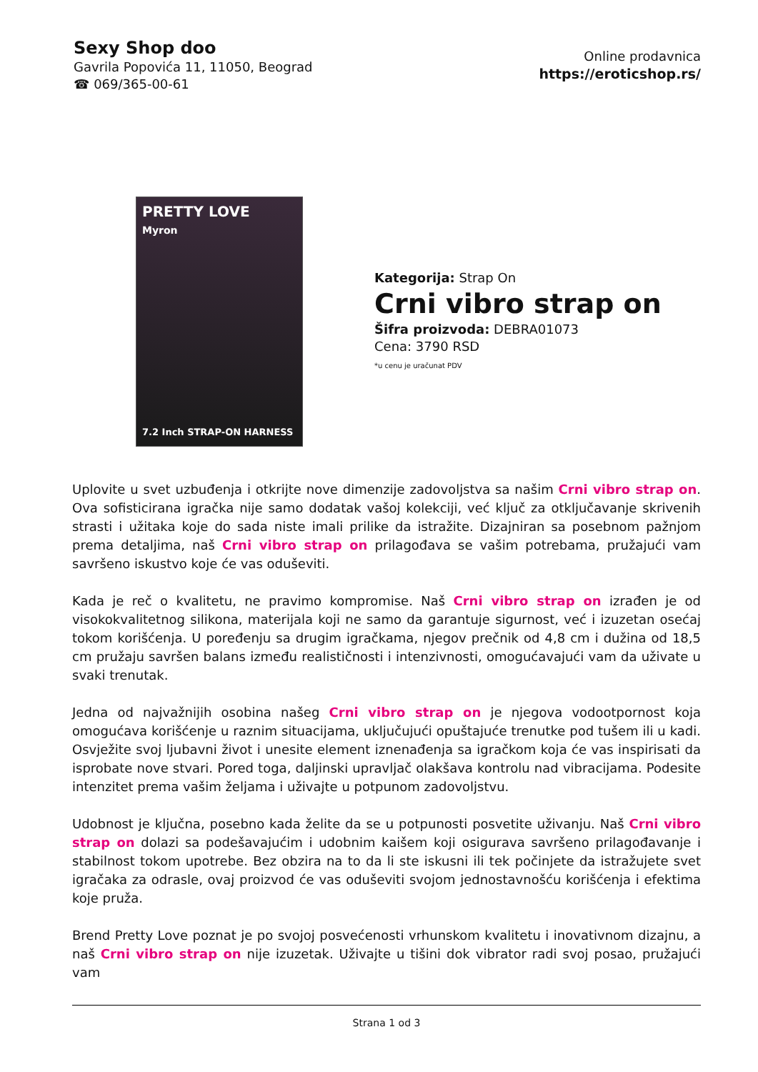Sexy Shop doo
Gavrila Popovića 11, 11050, Beograd
☎ 069/365-00-61
Online prodavnica
https://eroticshop.rs/
PRETTY LOVE
Myron
7.2 Inch STRAP-ON HARNESS
Kategorija: Strap On
Crni vibro strap on
Šifra proizvoda: DEBRA01073
Cena: 3790 RSD
*u cenu je uračunat PDV
Uplovite u svet uzbuđenja i otkrijte nove dimenzije zadovoljstva sa našim Crni vibro strap on. Ova sofisticirana igračka nije samo dodatak vašoj kolekciji, već ključ za otključavanje skrivenih strasti i užitaka koje do sada niste imali prilike da istražite. Dizajniran sa posebnom pažnjom prema detaljima, naš Crni vibro strap on prilagođava se vašim potrebama, pružajući vam savršeno iskustvo koje će vas oduševiti.
Kada je reč o kvalitetu, ne pravimo kompromise. Naš Crni vibro strap on izrađen je od visokokvalitetnog silikona, materijala koji ne samo da garantuje sigurnost, već i izuzetan osećaj tokom korišćenja. U poređenju sa drugim igračkama, njegov prečnik od 4,8 cm i dužina od 18,5 cm pružaju savršen balans između realističnosti i intenzivnosti, omogućavajući vam da uživate u svaki trenutak.
Jedna od najvažnijih osobina našeg Crni vibro strap on je njegova vodootpornost koja omogućava korišćenje u raznim situacijama, uključujući opuštajuće trenutke pod tušem ili u kadi. Osvježite svoj ljubavni život i unesite element iznenađenja sa igračkom koja će vas inspirisati da isprobate nove stvari. Pored toga, daljinski upravljač olakšava kontrolu nad vibracijama. Podesite intenzitet prema vašim željama i uživajte u potpunom zadovoljstvu.
Udobnost je ključna, posebno kada želite da se u potpunosti posvetite uživanju. Naš Crni vibro strap on dolazi sa podešavajućim i udobnim kaišem koji osigurava savršeno prilagođavanje i stabilnost tokom upotrebe. Bez obzira na to da li ste iskusni ili tek počinjete da istražujete svet igračaka za odrasle, ovaj proizvod će vas oduševiti svojom jednostavnošću korišćenja i efektima koje pruža.
Brend Pretty Love poznat je po svojoj posvećenosti vrhunskom kvalitetu i inovativnom dizajnu, a naš Crni vibro strap on nije izuzetak. Uživajte u tišini dok vibrator radi svoj posao, pružajući vam
Strana 1 od 3